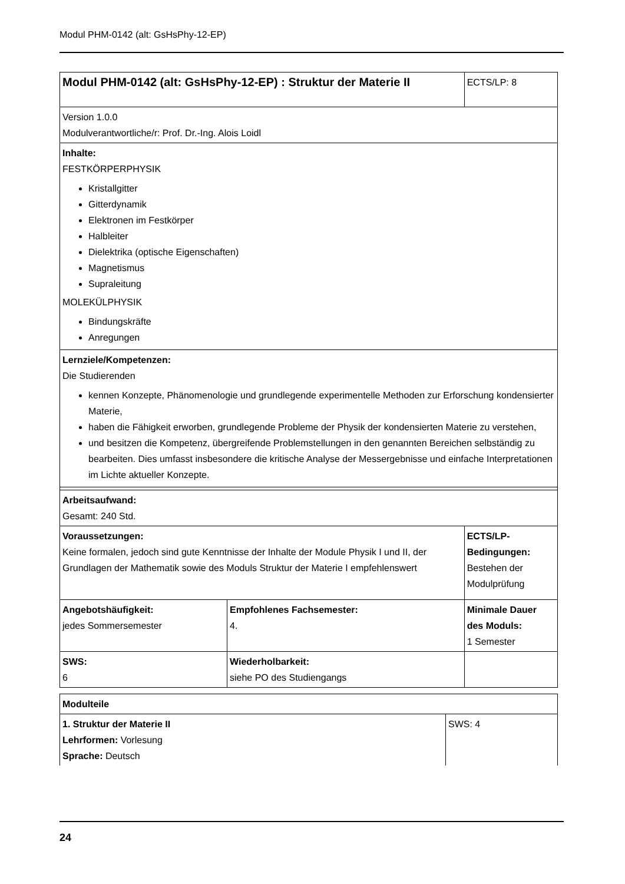Modul PHM-0142 (alt: GsHsPhy-12-EP)
| Modul PHM-0142 (alt: GsHsPhy-12-EP) : Struktur der Materie II | | ECTS/LP: 8 |
| Version 1.0.0 Modulverantwortliche/r: Prof. Dr.-Ing. Alois Loidl | | |
| Inhalte: FESTKÖRPERPHYSIK Kristallgitter Gitterdynamik Elektronen im Festkörper Halbleiter Dielektrika (optische Eigenschaften) Magnetismus Supraleitung MOLEKÜLPHYSIK Bindungskräfte Anregungen | | |
| Lernziele/Kompetenzen: Die Studierenden kennen Konzepte, Phänomenologie und grundlegende experimentelle Methoden zur Erforschung kondensierter Materie, haben die Fähigkeit erworben, grundlegende Probleme der Physik der kondensierten Materie zu verstehen, und besitzen die Kompetenz, übergreifende Problemstellungen in den genannten Bereichen selbständig zu bearbeiten. Dies umfasst insbesondere die kritische Analyse der Messergebnisse und einfache Interpretationen im Lichte aktueller Konzepte. | | |
| Arbeitsaufwand: Gesamt: 240 Std. | | |
| Voraussetzungen: Keine formalen, jedoch sind gute Kenntnisse der Inhalte der Module Physik I und II, der Grundlagen der Mathematik sowie des Moduls Struktur der Materie I empfehlenswert | | ECTS/LP-Bedingungen: Bestehen der Modulprüfung |
| Angebotshäufigkeit: jedes Sommersemester | Empfohlenes Fachsemester: 4. | Minimale Dauer des Moduls: 1 Semester |
| SWS: 6 | Wiederholbarkeit: siehe PO des Studiengangs | |
| Modulteile | |
| 1. Struktur der Materie II Lehrformen: Vorlesung Sprache: Deutsch | SWS: 4 |
24